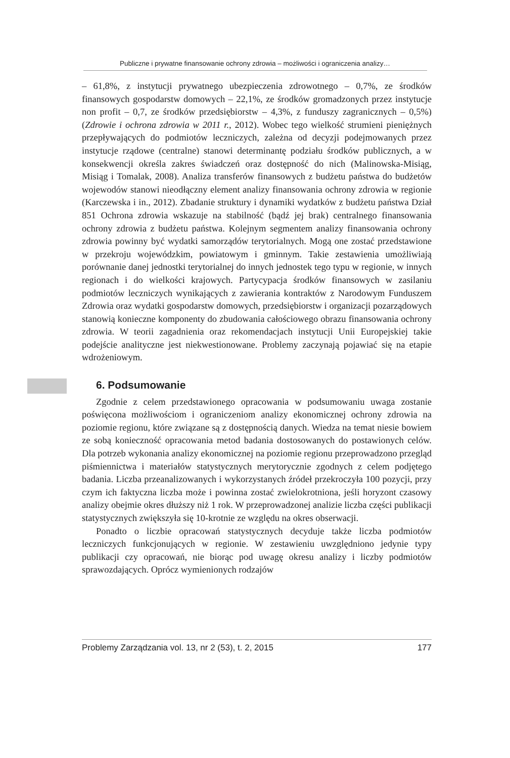Publiczne i prywatne finansowanie ochrony zdrowia – możliwości i ograniczenia analizy…
– 61,8%, z instytucji prywatnego ubezpieczenia zdrowotnego – 0,7%, ze środków finansowych gospodarstw domowych – 22,1%, ze środków gromadzonych przez instytucje non profit – 0,7, ze środków przedsiębiorstw – 4,3%, z funduszy zagranicznych – 0,5%) (Zdrowie i ochrona zdrowia w 2011 r., 2012). Wobec tego wielkość strumieni pieniężnych przepływających do podmiotów leczniczych, zależna od decyzji podejmowanych przez instytucje rządowe (centralne) stanowi determinantę podziału środków publicznych, a w konsekwencji określa zakres świadczeń oraz dostępność do nich (Malinowska-Misiąg, Misiąg i Tomalak, 2008). Analiza transferów finansowych z budżetu państwa do budżetów wojewodów stanowi nieodłączny element analizy finansowania ochrony zdrowia w regionie (Karczewska i in., 2012). Zbadanie struktury i dynamiki wydatków z budżetu państwa Dział 851 Ochrona zdrowia wskazuje na stabilność (bądź jej brak) centralnego finansowania ochrony zdrowia z budżetu państwa. Kolejnym segmentem analizy finansowania ochrony zdrowia powinny być wydatki samorządów terytorialnych. Mogą one zostać przedstawione w przekroju wojewódzkim, powiatowym i gminnym. Takie zestawienia umożliwiają porównanie danej jednostki terytorialnej do innych jednostek tego typu w regionie, w innych regionach i do wielkości krajowych. Partycypacja środków finansowych w zasilaniu podmiotów leczniczych wynikających z zawierania kontraktów z Narodowym Funduszem Zdrowia oraz wydatki gospodarstw domowych, przedsiębiorstw i organizacji pozarządowych stanowią konieczne komponenty do zbudowania całościowego obrazu finansowania ochrony zdrowia. W teorii zagadnienia oraz rekomendacjach instytucji Unii Europejskiej takie podejście analityczne jest niekwestionowane. Problemy zaczynają pojawiać się na etapie wdrożeniowym.
6. Podsumowanie
Zgodnie z celem przedstawionego opracowania w podsumowaniu uwaga zostanie poświęcona możliwościom i ograniczeniom analizy ekonomicznej ochrony zdrowia na poziomie regionu, które związane są z dostępnością danych. Wiedza na temat niesie bowiem ze sobą konieczność opracowania metod badania dostosowanych do postawionych celów. Dla potrzeb wykonania analizy ekonomicznej na poziomie regionu przeprowadzono przegląd piśmiennictwa i materiałów statystycznych merytorycznie zgodnych z celem podjętego badania. Liczba przeanalizowanych i wykorzystanych źródeł przekroczyła 100 pozycji, przy czym ich faktyczna liczba może i powinna zostać zwielokrotniona, jeśli horyzont czasowy analizy obejmie okres dłuższy niż 1 rok. W przeprowadzonej analizie liczba części publikacji statystycznych zwiększyła się 10-krotnie ze względu na okres obserwacji.
Ponadto o liczbie opracowań statystycznych decyduje także liczba podmiotów leczniczych funkcjonujących w regionie. W zestawieniu uwzględniono jedynie typy publikacji czy opracowań, nie biorąc pod uwagę okresu analizy i liczby podmiotów sprawozdających. Oprócz wymienionych rodzajów
Problemy Zarządzania vol. 13, nr 2 (53), t. 2, 2015 177